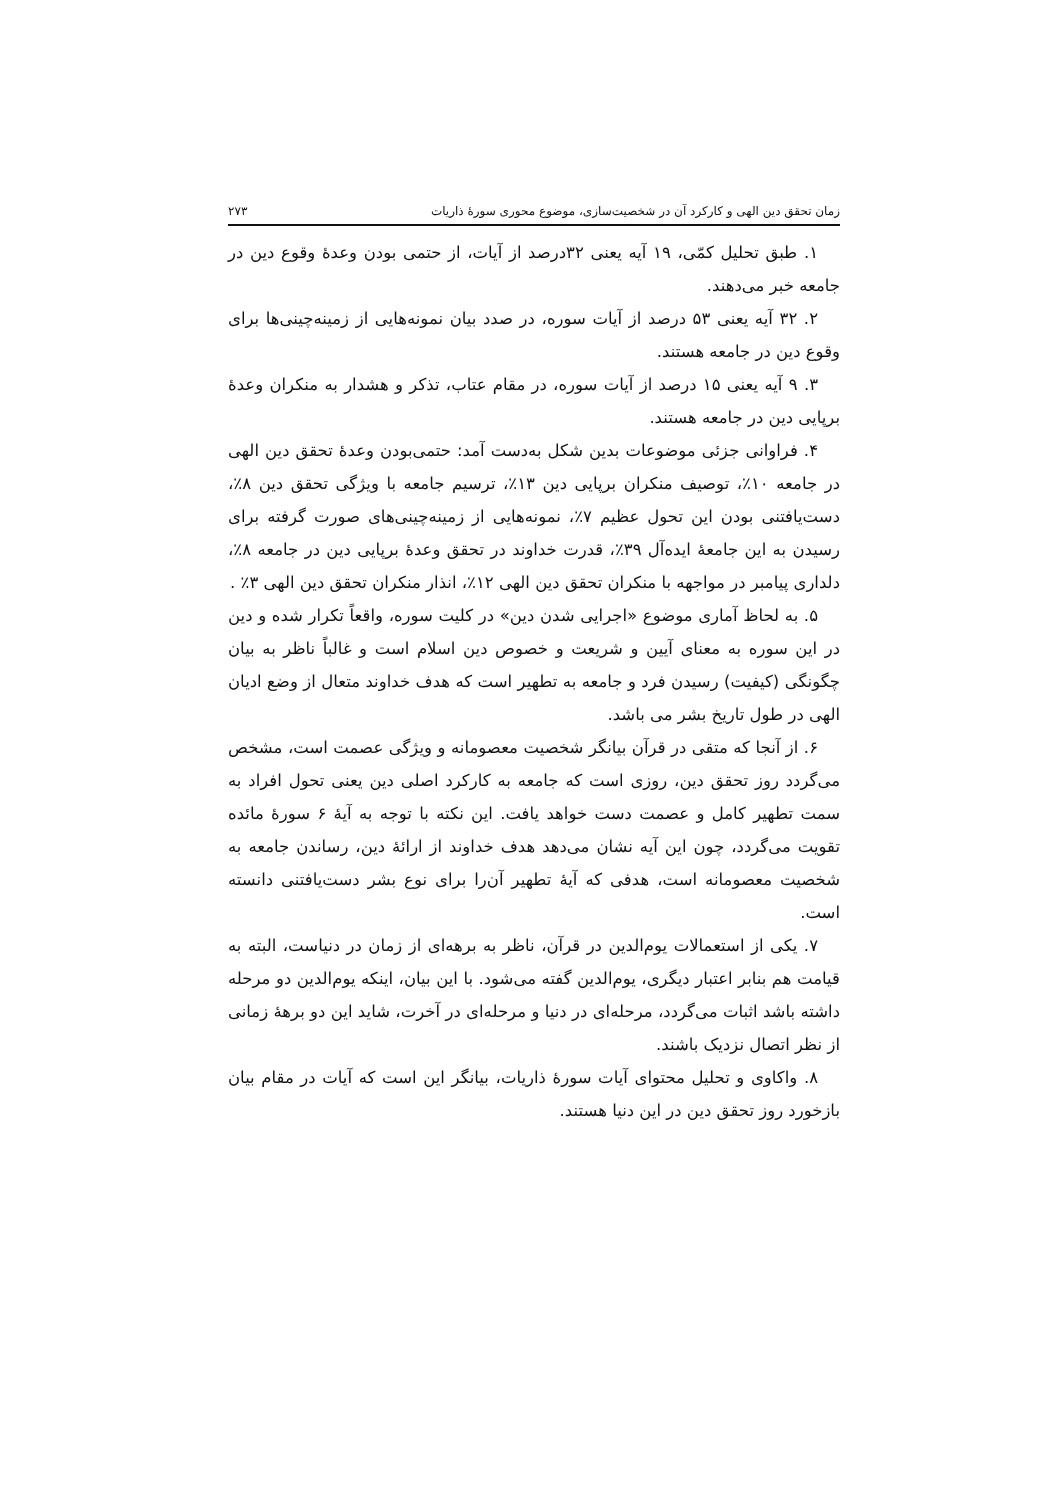زمان تحقق دین الهی و کارکرد آن در شخصیت‌سازی، موضوع محوری سورهٔ ذاریات ۲۷۳
۱. طبق تحلیل کمّی، ۱۹ آیه یعنی ۳۲درصد از آیات، از حتمی بودن وعدهٔ وقوع دین در جامعه خبر می‌دهند.
۲. ۳۲ آیه یعنی ۵۳ درصد از آیات سوره، در صدد بیان نمونه‌هایی از زمینه‌چینی‌ها برای وقوع دین در جامعه هستند.
۳. ۹ آیه یعنی ۱۵ درصد از آیات سوره، در مقام عتاب، تذکر و هشدار به منکران وعدهٔ برپایی دین در جامعه هستند.
۴. فراوانی جزئی موضوعات بدین شکل به‌دست آمد: حتمی‌بودن وعدهٔ تحقق دین الهی در جامعه ۱۰٪، توصیف منکران برپایی دین ۱۳٪، ترسیم جامعه با ویژگی تحقق دین ۸٪، دست‌یافتنی بودن این تحول عظیم ۷٪، نمونه‌هایی از زمینه‌چینی‌های صورت گرفته برای رسیدن به این جامعهٔ ایده‌آل ۳۹٪، قدرت خداوند در تحقق وعدهٔ برپایی دین در جامعه ۸٪، دلداری پیامبر در مواجهه با منکران تحقق دین الهی ۱۲٪، انذار منکران تحقق دین الهی ۳٪ .
۵. به لحاظ آماری موضوع «اجرایی شدن دین» در کلیت سوره، واقعاً تکرار شده و دین در این سوره به معنای آیین و شریعت و خصوص دین اسلام است و غالباً ناظر به بیان چگونگی (کیفیت) رسیدن فرد و جامعه به تطهیر است که هدف خداوند متعال از وضع ادیان الهی در طول تاریخ بشر می باشد.
۶. از آنجا که متقی در قرآن بیانگر شخصیت معصومانه و ویژگی عصمت است، مشخص می‌گردد روز تحقق دین، روزی است که جامعه به کارکرد اصلی دین یعنی تحول افراد به سمت تطهیر کامل و عصمت دست خواهد یافت. این نکته با توجه به آیهٔ ۶ سورهٔ مائده تقویت می‌گردد، چون این آیه نشان می‌دهد هدف خداوند از ارائهٔ دین، رساندن جامعه به شخصیت معصومانه است، هدفی که آیهٔ تطهیر آن‌را برای نوع بشر دست‌یافتنی دانسته است.
۷. یکی از استعمالات یوم‌الدین در قرآن، ناظر به برهه‌ای از زمان در دنیاست، البته به قیامت هم بنابر اعتبار دیگری، یوم‌الدین گفته می‌شود. با این بیان، اینکه یوم‌الدین دو مرحله داشته باشد اثبات می‌گردد، مرحله‌ای در دنیا و مرحله‌ای در آخرت، شاید این دو برههٔ زمانی از نظر اتصال نزدیک باشند.
۸. واکاوی و تحلیل محتوای آیات سورهٔ ذاریات، بیانگر این است که آیات در مقام بیان بازخورد روز تحقق دین در این دنیا هستند.